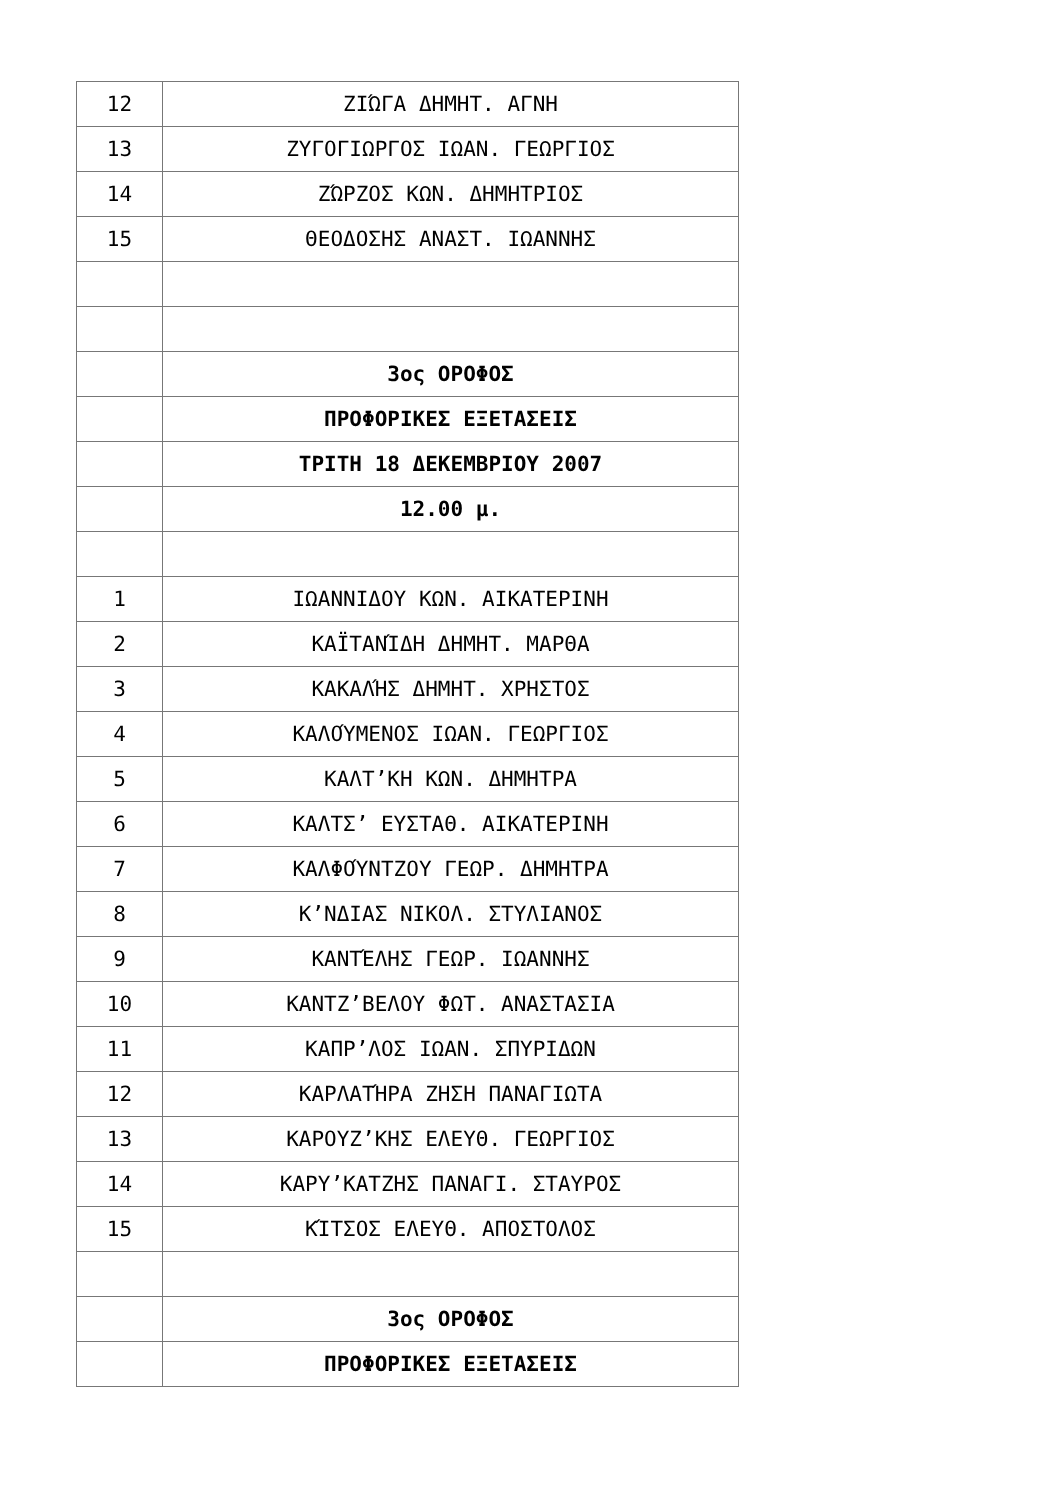| 12 | ΖΙΏΓΑ ΔΗΜΗΤ. ΑΓΝΗ |
| 13 | ΖΥΓΟΓΙΩΡΓΟΣ ΙΩΑΝ. ΓΕΩΡΓΙΟΣ |
| 14 | ΖΏΡΖΟΣ ΚΩΝ. ΔΗΜΗΤΡΙΟΣ |
| 15 | ΘΕΟΔΟΣΗΣ ΑΝΑΣΤ. ΙΩΑΝΝΗΣ |
| | 3ος ΟΡΟΦΟΣ |
| | ΠΡΟΦΟΡΙΚΕΣ ΕΞΕΤΑΣΕΙΣ |
| | ΤΡΙΤΗ 18 ΔΕΚΕΜΒΡΙΟΥ 2007 |
| | 12.00 μ. |
| 1 | ΙΩΑΝΝΙΔΟΥ ΚΩΝ. ΑΙΚΑΤΕΡΙΝΗ |
| 2 | ΚΑΪΤΑΝΊΔΗ ΔΗΜΗΤ. ΜΑΡΘΑ |
| 3 | ΚΑΚΑΛΉΣ ΔΗΜΗΤ. ΧΡΗΣΤΟΣ |
| 4 | ΚΑΛΟΎΜΕΝΟΣ ΙΩΑΝ. ΓΕΩΡΓΙΟΣ |
| 5 | ΚΑΛΤ’ΚΗ ΚΩΝ. ΔΗΜΗΤΡΑ |
| 6 | ΚΑΛΤΣ’ ΕΥΣΤΑΘ. ΑΙΚΑΤΕΡΙΝΗ |
| 7 | ΚΑΛΦΟΎΝΤΖΟΥ ΓΕΩΡ. ΔΗΜΗΤΡΑ |
| 8 | Κ’ΝΔΙΑΣ ΝΙΚΟΛ. ΣΤΥΛΙΑΝΟΣ |
| 9 | ΚΑΝΤΈΛΗΣ ΓΕΩΡ. ΙΩΑΝΝΗΣ |
| 10 | ΚΑΝΤΖ’ΒΕΛΟΥ ΦΩΤ. ΑΝΑΣΤΑΣΙΑ |
| 11 | ΚΑΠΡ’ΛΟΣ ΙΩΑΝ. ΣΠΥΡΙΔΩΝ |
| 12 | ΚΑΡΛΑΤΉΡΑ ΖΗΣΗ ΠΑΝΑΓΙΩΤΑ |
| 13 | ΚΑΡΟΥΖ’ΚΗΣ ΕΛΕΥΘ. ΓΕΩΡΓΙΟΣ |
| 14 | ΚΑΡΥ’ΚΑΤΖΗΣ ΠΑΝΑΓΙ. ΣΤΑΥΡΟΣ |
| 15 | ΚΊΤΣΟΣ ΕΛΕΥΘ. ΑΠΟΣΤΟΛΟΣ |
| | 3ος ΟΡΟΦΟΣ |
| | ΠΡΟΦΟΡΙΚΕΣ ΕΞΕΤΑΣΕΙΣ |